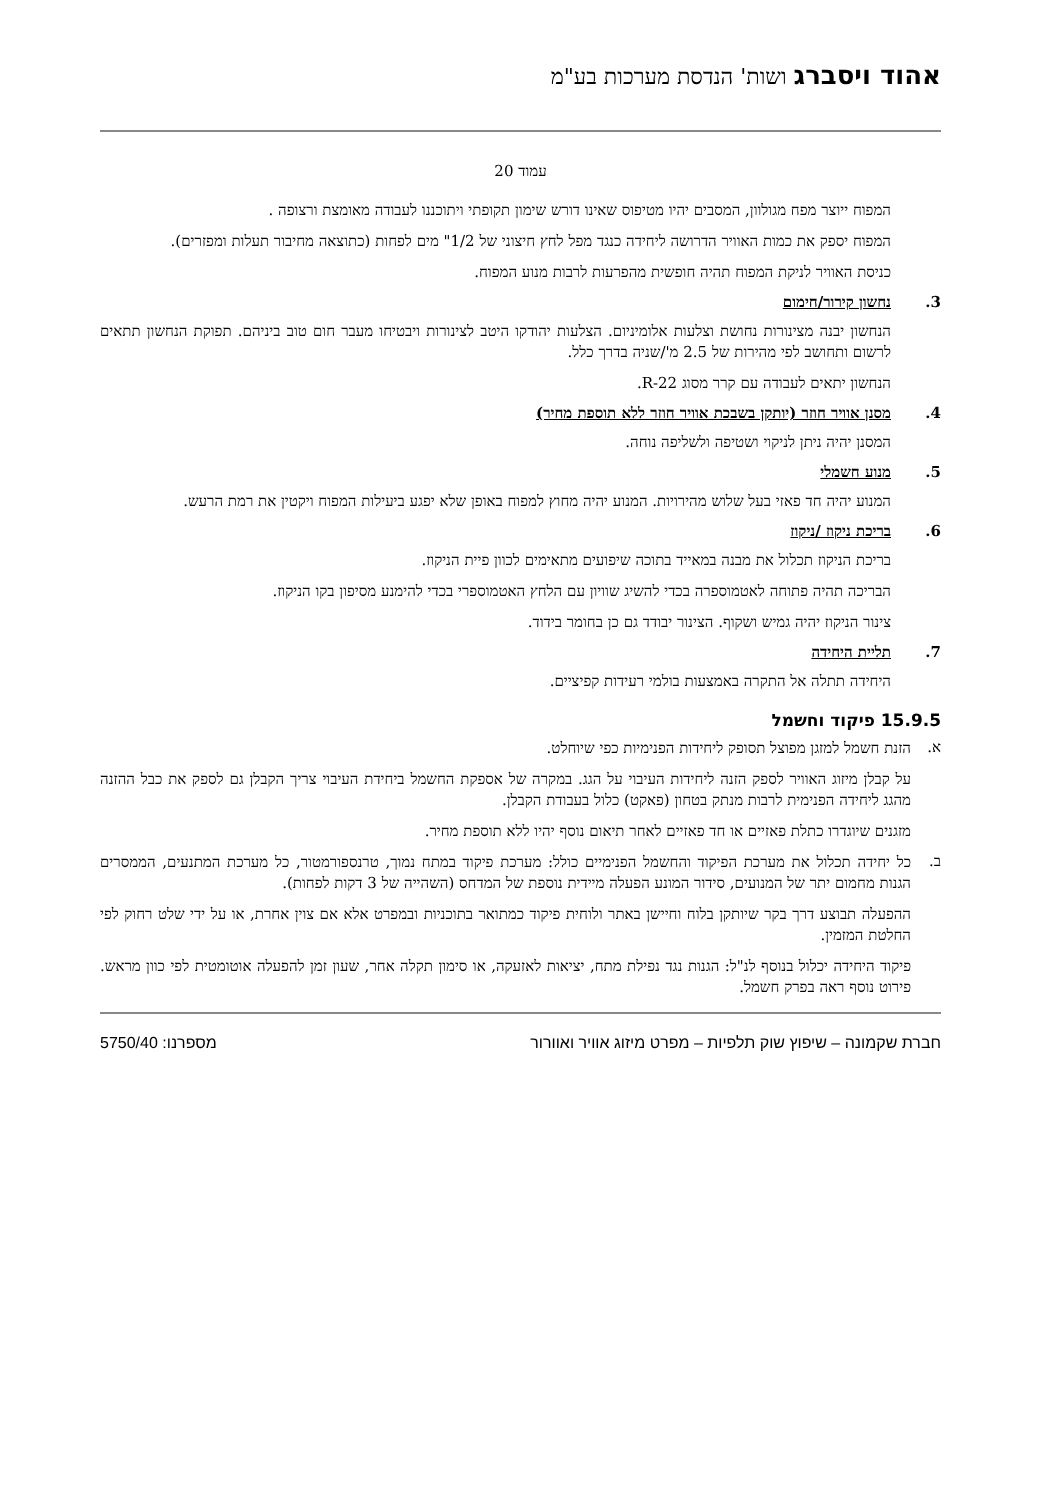אהוד ויסברג ושות' הנדסת מערכות בע"מ
עמוד 20
המפוח ייוצר מפח מגולוון, המסבים יהיו מטיפוס שאינו דורש שימון תקופתי ויתוכננו לעבודה מאומצת ורצופה .
המפוח יספק את כמות האוויר הדרושה ליחידה כנגד מפל לחץ חיצוני של 1/2" מים לפחות (כתוצאה מחיבור תעלות ומפזרים).
כניסת האוויר לניקת המפוח תהיה חופשית מהפרעות לרבות מנוע המפוח.
3. נחשון קירור/חימום
הנחשון יבנה מצינורות נחושת וצלעות אלומיניום. הצלעות יהודקו היטב לצינורות ויבטיחו מעבר חום טוב ביניהם. תפוקת הנחשון תתאים לרשום ותחושב לפי מהירות של 2.5 מ'/שניה בדרך כלל.
הנחשון יתאים לעבודה עם קרר מסוג R-22.
4. מסנן אוויר חוזר (יותקן בשבכת אוויר חוזר ללא תוספת מחיר)
המסנן יהיה ניתן לניקוי ושטיפה ולשליפה נוחה.
5. מנוע חשמלי
המנוע יהיה חד פאזי בעל שלוש מהירויות. המנוע יהיה מחוץ למפוח באופן שלא יפגע ביעילות המפוח ויקטין את רמת הרעש.
6. בריכת ניקוז /ניקוז
בריכת הניקוז תכלול את מבנה במאייד בתוכה שיפועים מתאימים לכוון פיית הניקוז.
הבריכה תהיה פתוחה לאטמוספרה בכדי להשיג שוויון עם הלחץ האטמוספרי בכדי להימנע מסיפון בקו הניקוז.
צינור הניקוז יהיה גמיש ושקוף. הצינור יבודד גם כן בחומר בידוד.
7. תליית היחידה
היחידה תתלה אל התקרה באמצעות בולמי רעידות קפיציים.
15.9.5 פיקוד וחשמל
א.
הזנת חשמל למזגן מפוצל תסופק ליחידות הפנימיות כפי שיוחלט.
על קבלן מיזוג האוויר לספק הזנה ליחידות העיבוי על הגג. במקרה של אספקת החשמל ביחידת העיבוי צריך הקבלן גם לספק את כבל ההזנה מהגג ליחידה הפנימית לרבות מנתק בטחון (פאקט) כלול בעבודת הקבלן.
מזגנים שיוגדרו כתלת פאזיים או חד פאזיים לאחר תיאום נוסף יהיו ללא תוספת מחיר.
ב.
כל יחידה תכלול את מערכת הפיקוד והחשמל הפנימיים כולל: מערכת פיקוד במתח נמוך, טרנספורמטור, כל מערכת המתנעים, הממסרים הגנות מחמום יתר של המנועים, סידור המונע הפעלה מיידית נוספת של המדחס (השהייה של 3 דקות לפחות).
ההפעלה תבוצע דרך בקר שיותקן בלוח וחיישן באתר ולוחית פיקוד כמתואר בתוכניות ובמפרט אלא אם צוין אחרת, או על ידי שלט רחוק לפי החלטת המזמין.
פיקוד היחידה יכלול בנוסף לנ"ל: הגנות נגד נפילת מתח, יציאות לאזעקה, או סימון תקלה אחר, שעון זמן להפעלה אוטומטית לפי כוון מראש. פירוט נוסף ראה בפרק חשמל.
חברת שקמונה – שיפוץ שוק תלפיות – מפרט מיזוג אוויר ואוורור מספרנו: 5750/40